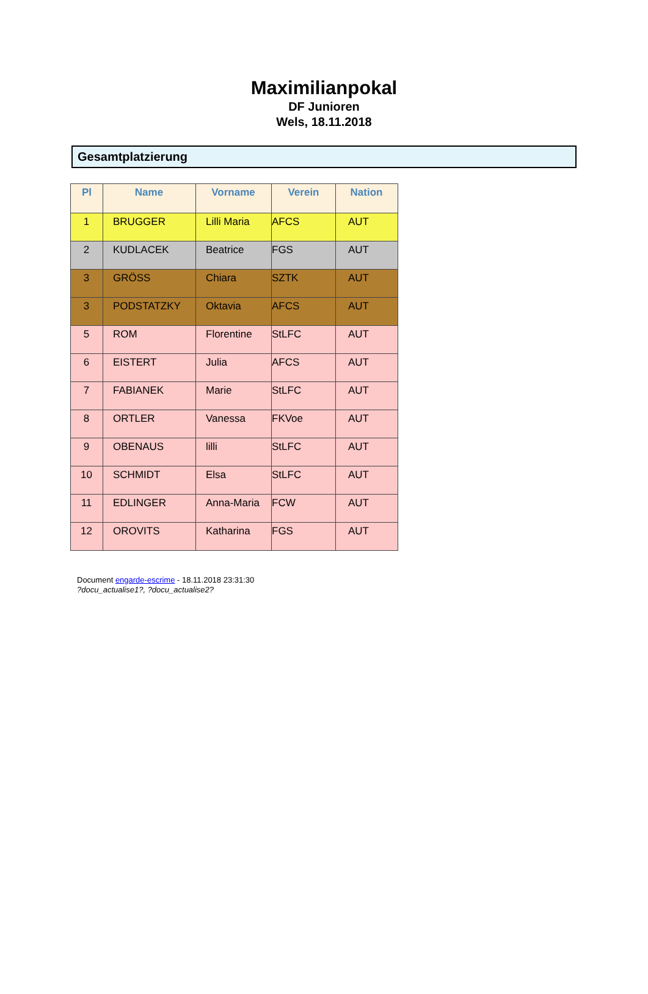Maximilianpokal
DF Junioren
Wels, 18.11.2018
Gesamtplatzierung
| Pl | Name | Vorname | Verein | Nation |
| --- | --- | --- | --- | --- |
| 1 | BRUGGER | Lilli Maria | AFCS | AUT |
| 2 | KUDLACEK | Beatrice | FGS | AUT |
| 3 | GRÖSS | Chiara | SZTK | AUT |
| 3 | PODSTATZKY | Oktavia | AFCS | AUT |
| 5 | ROM | Florentine | StLFC | AUT |
| 6 | EISTERT | Julia | AFCS | AUT |
| 7 | FABIANEK | Marie | StLFC | AUT |
| 8 | ORTLER | Vanessa | FKVoe | AUT |
| 9 | OBENAUS | lilli | StLFC | AUT |
| 10 | SCHMIDT | Elsa | StLFC | AUT |
| 11 | EDLINGER | Anna-Maria | FCW | AUT |
| 12 | OROVITS | Katharina | FGS | AUT |
Document engarde-escrime - 18.11.2018 23:31:30
?docu_actualise1?, ?docu_actualise2?